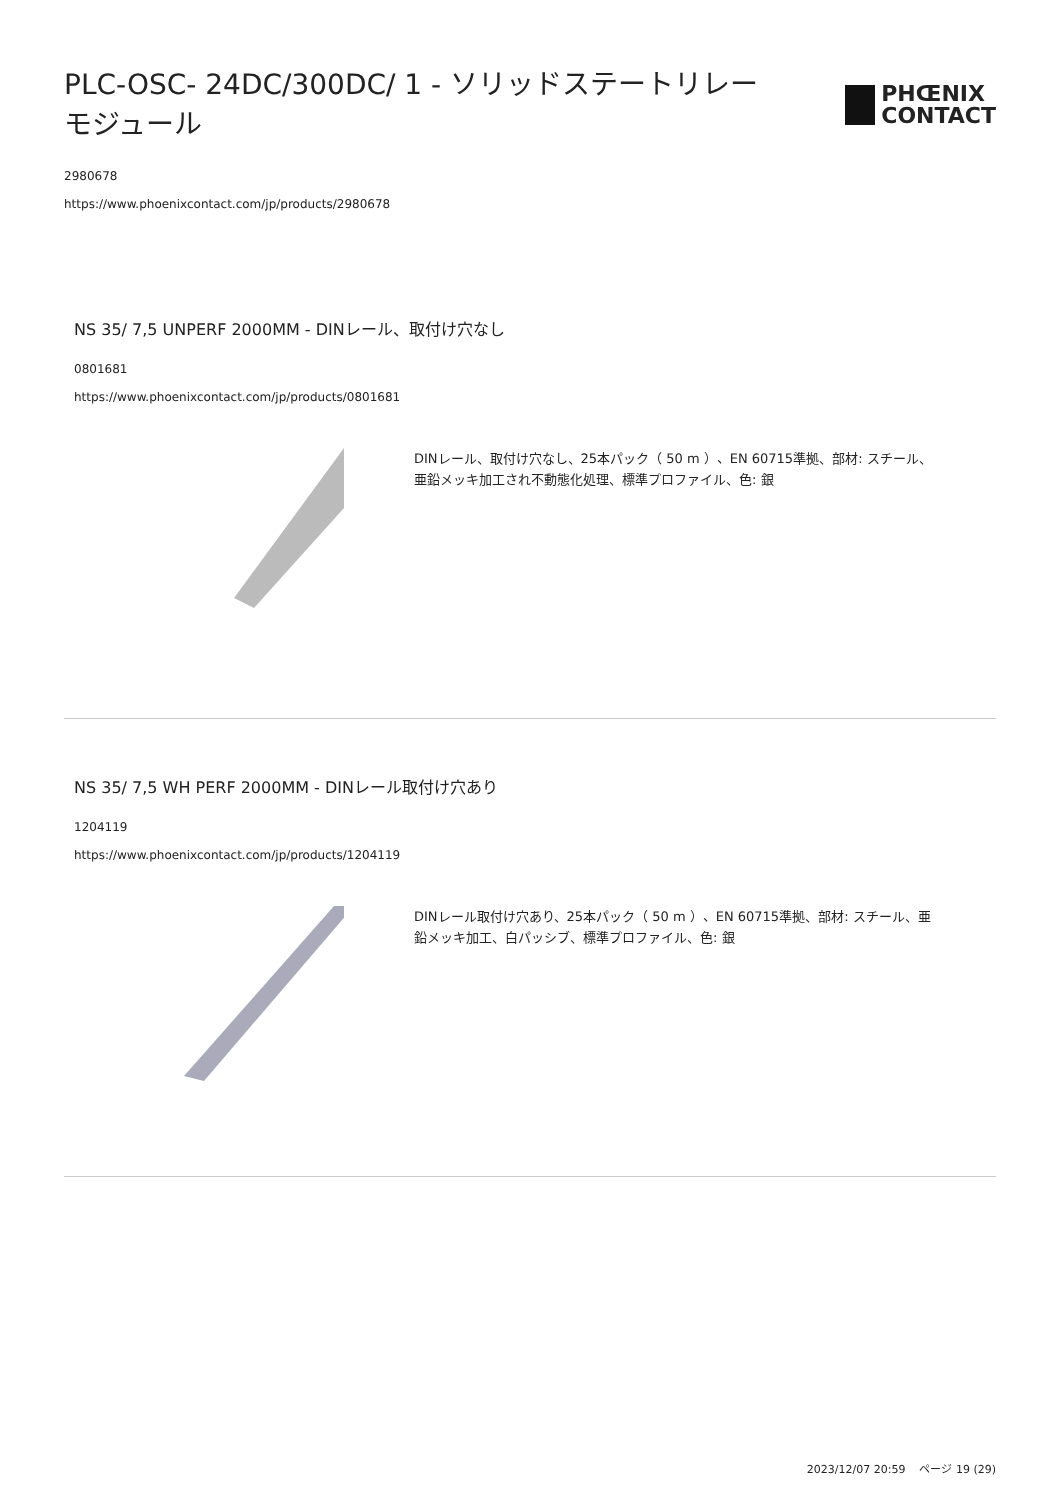PLC-OSC- 24DC/300DC/ 1 - ソリッドステートリレーモジュール
PHŒNIX
CONTACT
2980678
https://www.phoenixcontact.com/jp/products/2980678
NS 35/ 7,5 UNPERF 2000MM - DINレール、取付け穴なし
0801681
https://www.phoenixcontact.com/jp/products/0801681
DINレール、取付け穴なし、25本パック（ 50 m ）、EN 60715準拠、部材: スチール、亜鉛メッキ加工され不動態化処理、標準プロファイル、色: 銀
NS 35/ 7,5 WH PERF 2000MM - DINレール取付け穴あり
1204119
https://www.phoenixcontact.com/jp/products/1204119
DINレール取付け穴あり、25本パック（ 50 m ）、EN 60715準拠、部材: スチール、亜鉛メッキ加工、白パッシブ、標準プロファイル、色: 銀
2023/12/07 20:59 ページ 19 (29)